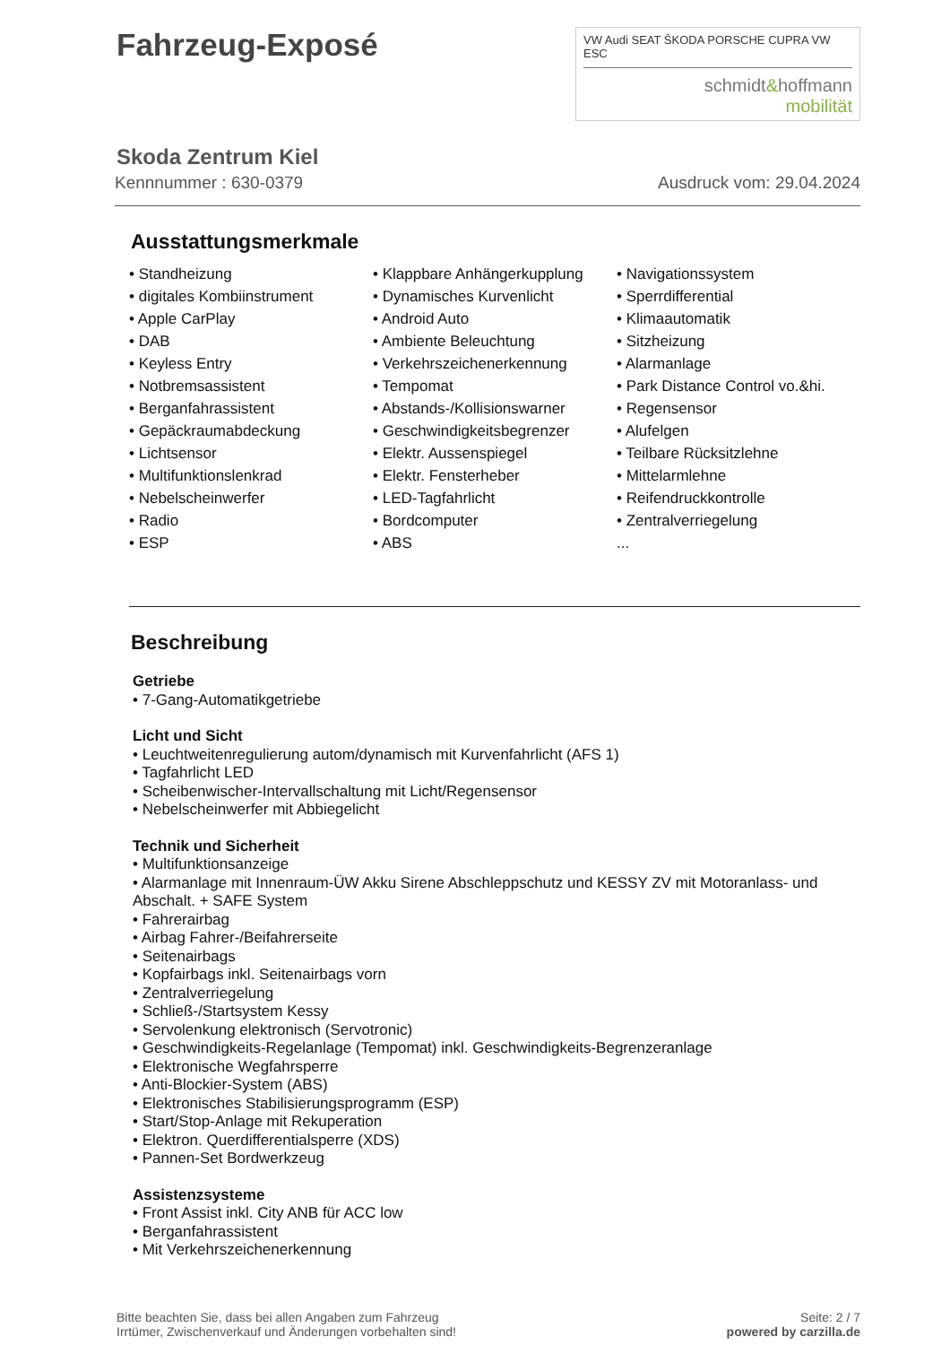Fahrzeug-Exposé
VW Audi SEAT ŠKODA PORSCHE CUPRA VW ESC
schmidt&hoffmann
mobilität
Skoda Zentrum Kiel
Kennnummer : 630-0379 Ausdruck vom: 29.04.2024
Ausstattungsmerkmale
• Standheizung
• digitales Kombiinstrument
• Apple CarPlay
• DAB
• Keyless Entry
• Notbremsassistent
• Berganfahrassistent
• Gepäckraumabdeckung
• Lichtsensor
• Multifunktionslenkrad
• Nebelscheinwerfer
• Radio
• ESP
• Klappbare Anhängerkupplung
• Dynamisches Kurvenlicht
• Android Auto
• Ambiente Beleuchtung
• Verkehrszeichenerkennung
• Tempomat
• Abstands-/Kollisionswarner
• Geschwindigkeitsbegrenzer
• Elektr. Aussenspiegel
• Elektr. Fensterheber
• LED-Tagfahrlicht
• Bordcomputer
• ABS
• Navigationssystem
• Sperrdifferential
• Klimaautomatik
• Sitzheizung
• Alarmanlage
• Park Distance Control vo.&hi.
• Regensensor
• Alufelgen
• Teilbare Rücksitzlehne
• Mittelarmlehne
• Reifendruckkontrolle
• Zentralverriegelung
...
Beschreibung
Getriebe
• 7-Gang-Automatikgetriebe
Licht und Sicht
• Leuchtweitenregulierung autom/dynamisch mit Kurvenfahrlicht (AFS 1)
• Tagfahrlicht LED
• Scheibenwischer-Intervallschaltung mit Licht/Regensensor
• Nebelscheinwerfer mit Abbiegelicht
Technik und Sicherheit
• Multifunktionsanzeige
• Alarmanlage mit Innenraum-ÜW Akku Sirene Abschleppschutz und KESSY ZV mit Motoranlass- und Abschalt. + SAFE System
• Fahrerairbag
• Airbag Fahrer-/Beifahrerseite
• Seitenairbags
• Kopfairbags inkl. Seitenairbags vorn
• Zentralverriegelung
• Schließ-/Startsystem Kessy
• Servolenkung elektronisch (Servotronic)
• Geschwindigkeits-Regelanlage (Tempomat) inkl. Geschwindigkeits-Begrenzeranlage
• Elektronische Wegfahrsperre
• Anti-Blockier-System (ABS)
• Elektronisches Stabilisierungsprogramm (ESP)
• Start/Stop-Anlage mit Rekuperation
• Elektron. Querdifferentialsperre (XDS)
• Pannen-Set Bordwerkzeug
Assistenzsysteme
• Front Assist inkl. City ANB für ACC low
• Berganfahrassistent
• Mit Verkehrszeichenerkennung
Bitte beachten Sie, dass bei allen Angaben zum Fahrzeug
Irrtümer, Zwischenverkauf und Änderungen vorbehalten sind!
Seite: 2 / 7
powered by carzilla.de